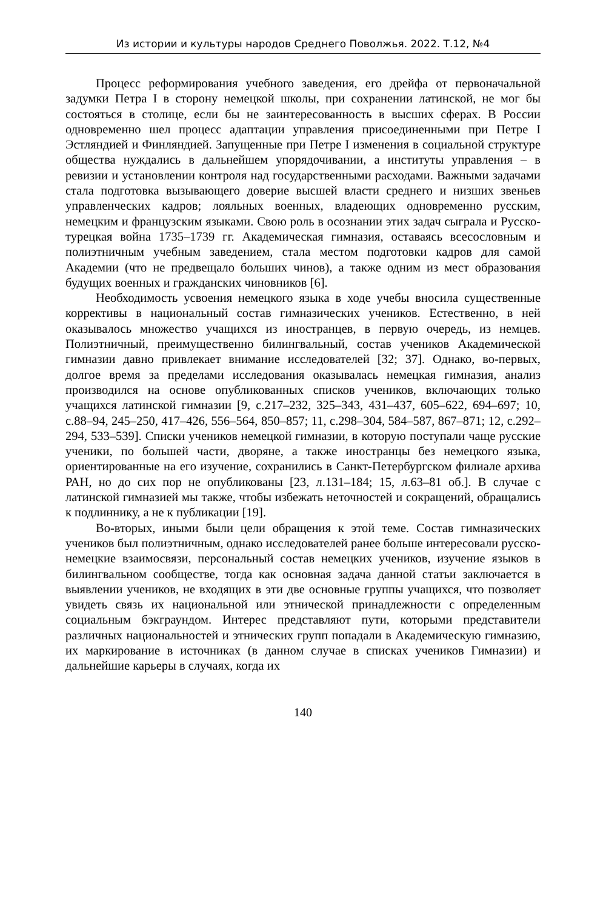Из истории и культуры народов Среднего Поволжья. 2022. Т.12, №4
Процесс реформирования учебного заведения, его дрейфа от первоначальной задумки Петра I в сторону немецкой школы, при сохранении латинской, не мог бы состояться в столице, если бы не заинтересованность в высших сферах. В России одновременно шел процесс адаптации управления присоединенными при Петре I Эстляндией и Финляндией. Запущенные при Петре I изменения в социальной структуре общества нуждались в дальнейшем упорядочивании, а институты управления – в ревизии и установлении контроля над государственными расходами. Важными задачами стала подготовка вызывающего доверие высшей власти среднего и низших звеньев управленческих кадров; лояльных военных, владеющих одновременно русским, немецким и французским языками. Свою роль в осознании этих задач сыграла и Русско-турецкая война 1735–1739 гг. Академическая гимназия, оставаясь всесословным и полиэтничным учебным заведением, стала местом подготовки кадров для самой Академии (что не предвещало больших чинов), а также одним из мест образования будущих военных и гражданских чиновников [6].
Необходимость усвоения немецкого языка в ходе учебы вносила существенные коррективы в национальный состав гимназических учеников. Естественно, в ней оказывалось множество учащихся из иностранцев, в первую очередь, из немцев. Полиэтничный, преимущественно билингвальный, состав учеников Академической гимназии давно привлекает внимание исследователей [32; 37]. Однако, во-первых, долгое время за пределами исследования оказывалась немецкая гимназия, анализ производился на основе опубликованных списков учеников, включающих только учащихся латинской гимназии [9, с.217–232, 325–343, 431–437, 605–622, 694–697; 10, с.88–94, 245–250, 417–426, 556–564, 850–857; 11, с.298–304, 584–587, 867–871; 12, с.292–294, 533–539]. Списки учеников немецкой гимназии, в которую поступали чаще русские ученики, по большей части, дворяне, а также иностранцы без немецкого языка, ориентированные на его изучение, сохранились в Санкт-Петербургском филиале архива РАН, но до сих пор не опубликованы [23, л.131–184; 15, л.63–81 об.]. В случае с латинской гимназией мы также, чтобы избежать неточностей и сокращений, обращались к подлиннику, а не к публикации [19].
Во-вторых, иными были цели обращения к этой теме. Состав гимназических учеников был полиэтничным, однако исследователей ранее больше интересовали русско-немецкие взаимосвязи, персональный состав немецких учеников, изучение языков в билингвальном сообществе, тогда как основная задача данной статьи заключается в выявлении учеников, не входящих в эти две основные группы учащихся, что позволяет увидеть связь их национальной или этнической принадлежности с определенным социальным бэкграундом. Интерес представляют пути, которыми представители различных национальностей и этнических групп попадали в Академическую гимназию, их маркирование в источниках (в данном случае в списках учеников Гимназии) и дальнейшие карьеры в случаях, когда их
140